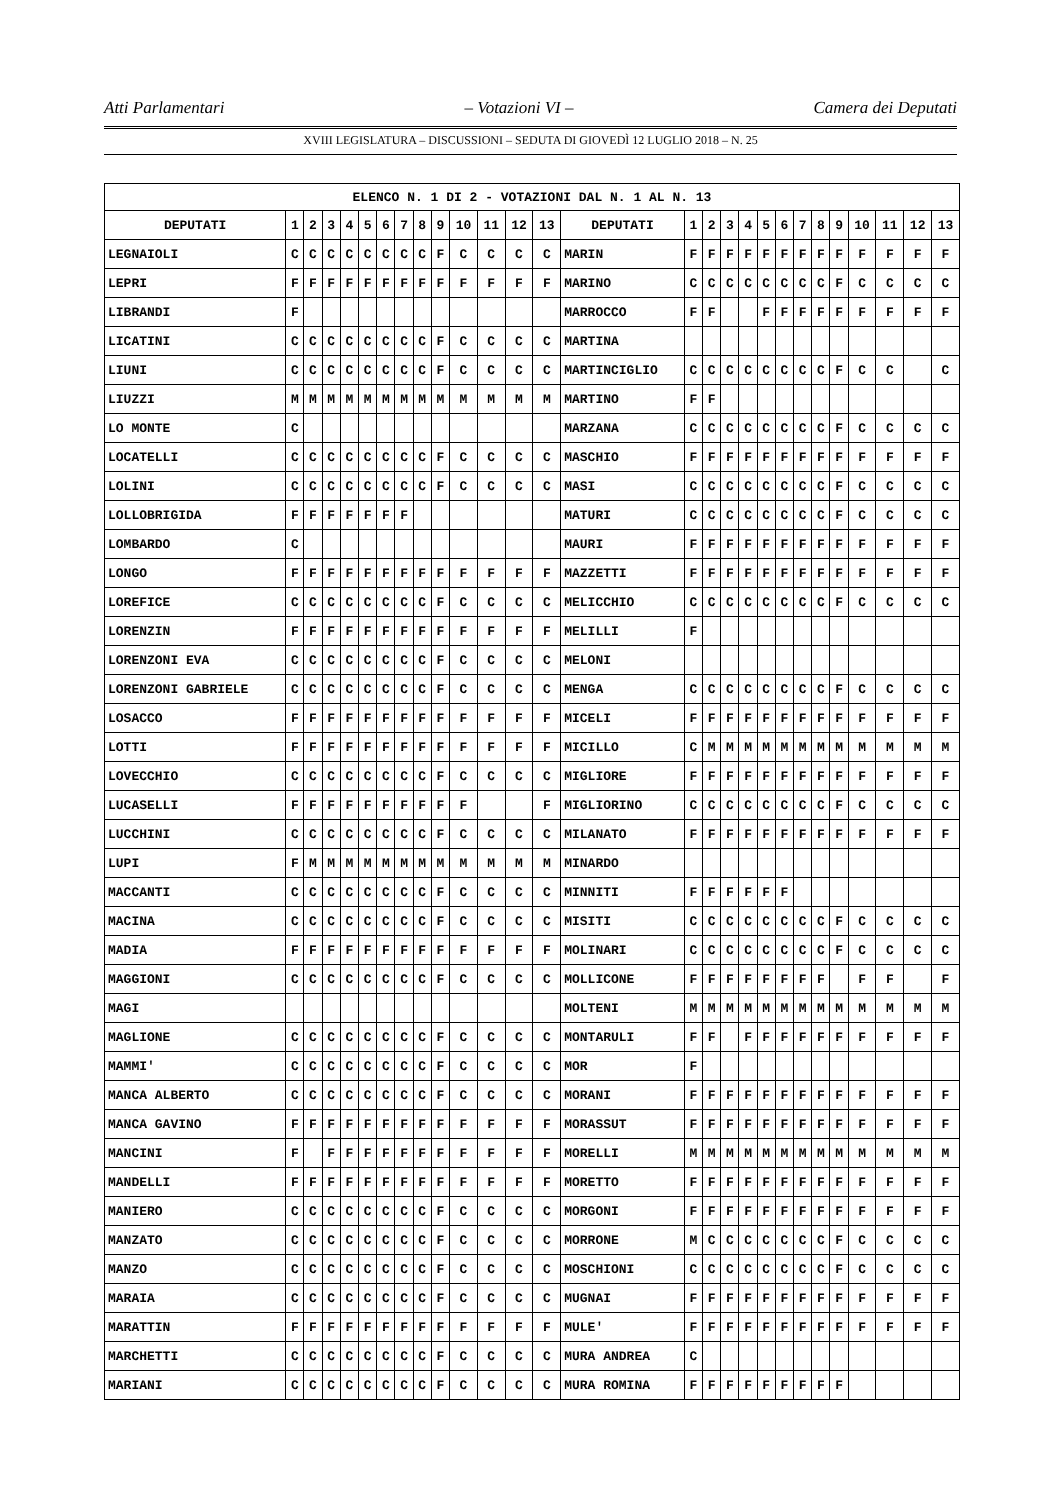Atti Parlamentari – Votazioni VI – Camera dei Deputati
XVIII LEGISLATURA – DISCUSSIONI – SEDUTA DI GIOVEDÌ 12 LUGLIO 2018 – N. 25
| ELENCO N. 1 DI 2 - VOTAZIONI DAL N. 1 AL N. 13 | | | | | | | | | | | | | | | | | | | | | | | | | | | |
| --- | --- | --- | --- | --- | --- | --- | --- | --- | --- | --- | --- | --- | --- | --- | --- | --- | --- | --- | --- | --- | --- | --- | --- | --- | --- | --- | --- |
| DEPUTATI | 1 | 2 | 3 | 4 | 5 | 6 | 7 | 8 | 9 | 10 | 11 | 12 | 13 | DEPUTATI | 1 | 2 | 3 | 4 | 5 | 6 | 7 | 8 | 9 | 10 | 11 | 12 | 13 |
| LEGNAIOLI | C | C | C | C | C | C | C | C | F | C | C | C | C | MARIN | F | F | F | F | F | F | F | F | F | F | F | F | F |
| LEPRI | F | F | F | F | F | F | F | F | F | F | F | F | F | MARINO | C | C | C | C | C | C | C | C | F | C | C | C | C |
| LIBRANDI | F | | | | | | | | | | | | | MARROCCO | F | F | | | F | F | F | F | F | F | F | F | F |
| LICATINI | C | C | C | C | C | C | C | C | F | C | C | C | C | MARTINA | | | | | | | | | | | | | |
| LIUNI | C | C | C | C | C | C | C | C | F | C | C | C | C | MARTINCIGLIO | C | C | C | C | C | C | C | C | F | C | C | | C |
| LIUZZI | M | M | M | M | M | M | M | M | M | M | M | M | M | MARTINO | F | F | | | | | | | | | | | |
| LO MONTE | C | | | | | | | | | | | | | MARZANA | C | C | C | C | C | C | C | C | F | C | C | C | C |
| LOCATELLI | C | C | C | C | C | C | C | C | F | C | C | C | C | MASCHIO | F | F | F | F | F | F | F | F | F | F | F | F | F |
| LOLINI | C | C | C | C | C | C | C | C | F | C | C | C | C | MASI | C | C | C | C | C | C | C | C | F | C | C | C | C |
| LOLLOBRIGIDA | F | F | F | F | F | F | F | | | | | | | MATURI | C | C | C | C | C | C | C | C | F | C | C | C | C |
| LOMBARDO | C | | | | | | | | | | | | | MAURI | F | F | F | F | F | F | F | F | F | F | F | F | F |
| LONGO | F | F | F | F | F | F | F | F | F | F | F | F | F | MAZZETTI | F | F | F | F | F | F | F | F | F | F | F | F | F |
| LOREFICE | C | C | C | C | C | C | C | C | F | C | C | C | C | MELICCHIO | C | C | C | C | C | C | C | C | F | C | C | C | C |
| LORENZIN | F | F | F | F | F | F | F | F | F | F | F | F | F | MELILLI | F | | | | | | | | | | | | |
| LORENZONI EVA | C | C | C | C | C | C | C | C | F | C | C | C | C | MELONI | | | | | | | | | | | | | |
| LORENZONI GABRIELE | C | C | C | C | C | C | C | C | F | C | C | C | C | MENGA | C | C | C | C | C | C | C | C | F | C | C | C | C |
| LOSACCO | F | F | F | F | F | F | F | F | F | F | F | F | F | MICELI | F | F | F | F | F | F | F | F | F | F | F | F | F |
| LOTTI | F | F | F | F | F | F | F | F | F | F | F | F | F | MICILLO | C | M | M | M | M | M | M | M | M | M | M | M | M |
| LOVECCHIO | C | C | C | C | C | C | C | C | F | C | C | C | C | MIGLIORE | F | F | F | F | F | F | F | F | F | F | F | F | F |
| LUCASELLI | F | F | F | F | F | F | F | F | F | F | | | F | MIGLIORINO | C | C | C | C | C | C | C | C | F | C | C | C | C |
| LUCCHINI | C | C | C | C | C | C | C | C | F | C | C | C | C | MILANATO | F | F | F | F | F | F | F | F | F | F | F | F | F |
| LUPI | F | M | M | M | M | M | M | M | M | M | M | M | M | MINARDO | | | | | | | | | | | | | |
| MACCANTI | C | C | C | C | C | C | C | C | F | C | C | C | C | MINNITI | F | F | F | F | F | F | | | | | | | |
| MACINA | C | C | C | C | C | C | C | C | F | C | C | C | C | MISITI | C | C | C | C | C | C | C | C | F | C | C | C | C |
| MADIA | F | F | F | F | F | F | F | F | F | F | F | F | F | MOLINARI | C | C | C | C | C | C | C | C | F | C | C | C | C |
| MAGGIONI | C | C | C | C | C | C | C | C | F | C | C | C | C | MOLLICONE | F | F | F | F | F | F | F | F | | F | F | | F |
| MAGI | | | | | | | | | | | | | | MOLTENI | M | M | M | M | M | M | M | M | M | M | M | M | M |
| MAGLIONE | C | C | C | C | C | C | C | C | F | C | C | C | C | MONTARULI | F | F | | F | F | F | F | F | F | F | F | F | F |
| MAMMI' | C | C | C | C | C | C | C | C | F | C | C | C | C | MOR | F | | | | | | | | | | | | |
| MANCA ALBERTO | C | C | C | C | C | C | C | C | F | C | C | C | C | MORANI | F | F | F | F | F | F | F | F | F | F | F | F | F |
| MANCA GAVINO | F | F | F | F | F | F | F | F | F | F | F | F | F | MORASSUT | F | F | F | F | F | F | F | F | F | F | F | F | F |
| MANCINI | F | | F | F | F | F | F | F | F | F | F | F | F | MORELLI | M | M | M | M | M | M | M | M | M | M | M | M | M |
| MANDELLI | F | F | F | F | F | F | F | F | F | F | F | F | F | MORETTO | F | F | F | F | F | F | F | F | F | F | F | F | F |
| MANIERO | C | C | C | C | C | C | C | C | F | C | C | C | C | MORGONI | F | F | F | F | F | F | F | F | F | F | F | F | F |
| MANZATO | C | C | C | C | C | C | C | C | F | C | C | C | C | MORRONE | M | C | C | C | C | C | C | C | F | C | C | C | C |
| MANZO | C | C | C | C | C | C | C | C | F | C | C | C | C | MOSCHIONI | C | C | C | C | C | C | C | C | F | C | C | C | C |
| MARAIA | C | C | C | C | C | C | C | C | F | C | C | C | C | MUGNAI | F | F | F | F | F | F | F | F | F | F | F | F | F |
| MARATTIN | F | F | F | F | F | F | F | F | F | F | F | F | F | MULE' | F | F | F | F | F | F | F | F | F | F | F | F | F |
| MARCHETTI | C | C | C | C | C | C | C | C | F | C | C | C | C | MURA ANDREA | C | | | | | | | | | | | | |
| MARIANI | C | C | C | C | C | C | C | C | F | C | C | C | C | MURA ROMINA | F | F | F | F | F | F | F | F | F | | | | |